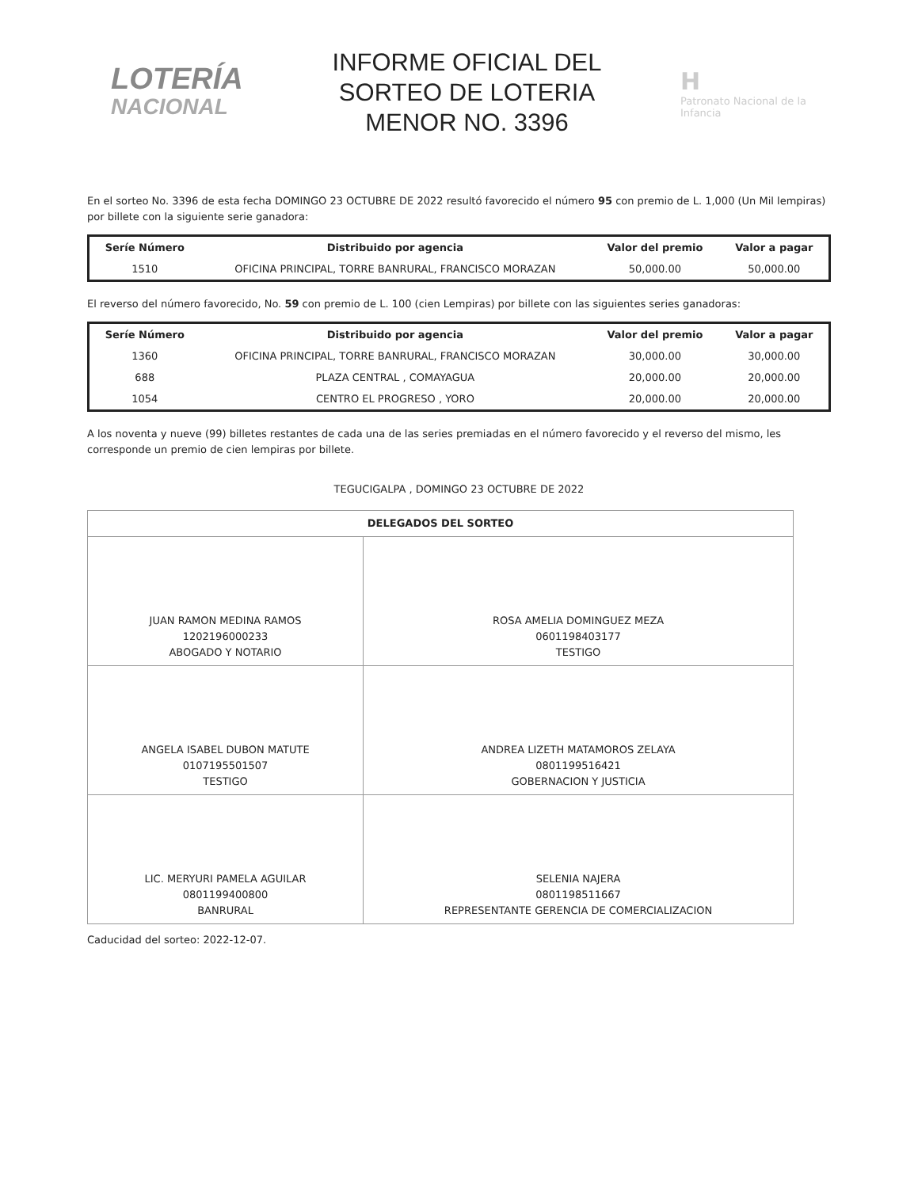LOTERÍA
NACIONAL
INFORME OFICIAL DEL
SORTEO DE LOTERIA
MENOR NO. 3396
H
Patronato Nacional de la Infancia
En el sorteo No. 3396 de esta fecha DOMINGO 23 OCTUBRE DE 2022 resultó favorecido el número 95 con premio de L. 1,000 (Un Mil lempiras) por billete con la siguiente serie ganadora:
| Seríe Número | Distribuido por agencia | Valor del premio | Valor a pagar |
| --- | --- | --- | --- |
| 1510 | OFICINA PRINCIPAL, TORRE BANRURAL, FRANCISCO MORAZAN | 50,000.00 | 50,000.00 |
El reverso del número favorecido, No. 59 con premio de L. 100 (cien Lempiras) por billete con las siguientes series ganadoras:
| Seríe Número | Distribuido por agencia | Valor del premio | Valor a pagar |
| --- | --- | --- | --- |
| 1360 | OFICINA PRINCIPAL, TORRE BANRURAL, FRANCISCO MORAZAN | 30,000.00 | 30,000.00 |
| 688 | PLAZA CENTRAL , COMAYAGUA | 20,000.00 | 20,000.00 |
| 1054 | CENTRO EL PROGRESO , YORO | 20,000.00 | 20,000.00 |
A los noventa y nueve (99) billetes restantes de cada una de las series premiadas en el número favorecido y el reverso del mismo, les corresponde un premio de cien lempiras por billete.
TEGUCIGALPA , DOMINGO 23 OCTUBRE DE 2022
| DELEGADOS DEL SORTEO | |
| JUAN RAMON MEDINA RAMOS 1202196000233 ABOGADO Y NOTARIO | ROSA AMELIA DOMINGUEZ MEZA 0601198403177 TESTIGO |
| ANGELA ISABEL DUBON MATUTE 0107195501507 TESTIGO | ANDREA LIZETH MATAMOROS ZELAYA 0801199516421 GOBERNACION Y JUSTICIA |
| LIC. MERYURI PAMELA AGUILAR 0801199400800 BANRURAL | SELENIA NAJERA 0801198511667 REPRESENTANTE GERENCIA DE COMERCIALIZACION |
Caducidad del sorteo: 2022-12-07.